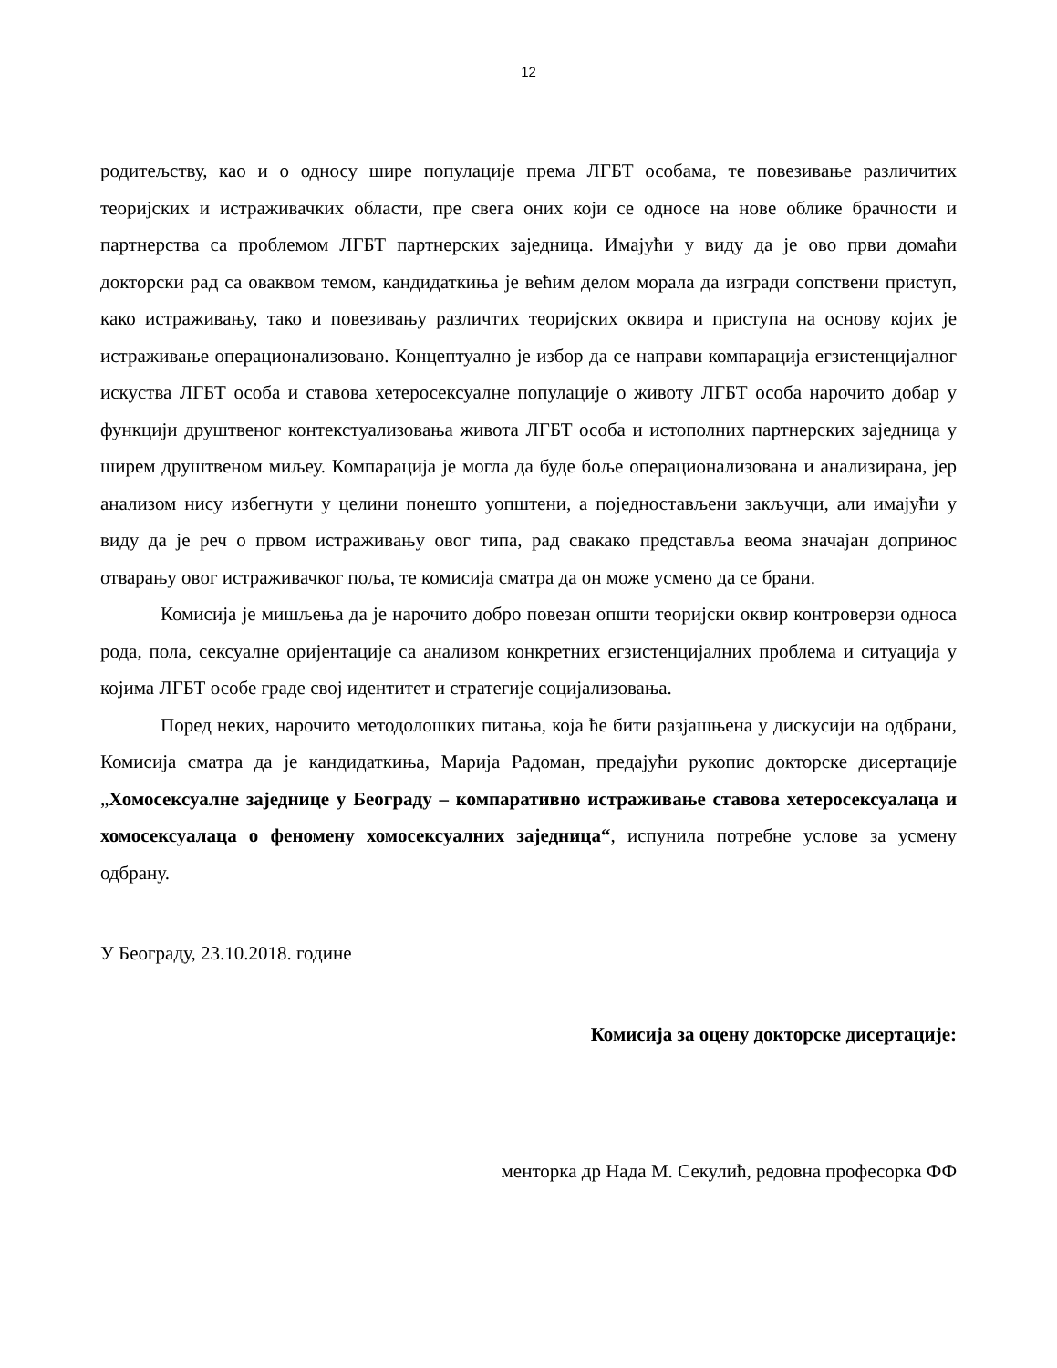12
родитељству, као и о односу шире популације према ЛГБТ особама, те повезивање различитих теоријских и истраживачких области, пре свега оних који се односе на нове облике брачности и партнерства са проблемом ЛГБТ партнерских заједница. Имајући у виду да је ово први домаћи докторски рад са оваквом темом, кандидаткиња је већим делом морала да изгради сопствени приступ, како истраживању, тако и повезивању различтих теоријских оквира и приступа на основу којих је истраживање операционализовано. Концептуално је избор да се направи компарација егзистенцијалног искуства ЛГБТ особа и ставова хетеросексуалне популације о животу ЛГБТ особа нарочито добар у функцији друштвеног контекстуализовања живота ЛГБТ особа и истополних партнерских заједница у ширем друштвеном миљеу. Компарација је могла да буде боље операционализована и анализирана, јер анализом нису избегнути у целини понешто уопштени, а поједностављени закључци, али имајући у виду да је реч о првом истраживању овог типа, рад свакако представља веома значајан допринос отварању овог истраживачког поља, те комисија сматра да он може усмено да се брани.
Комисија је мишљења да је нарочито добро повезан општи теоријски оквир контроверзи односа рода, пола, сексуалне оријентације са анализом конкретних егзистенцијалних проблема и ситуација у којима ЛГБТ особе граде свој идентитет и стратегије социјализовања.
Поред неких, нарочито методолошких питања, која ће бити разјашњена у дискусији на одбрани, Комисија сматра да је кандидаткиња, Марија Радоман, предајући рукопис докторске дисертације „Хомосексуалне заједнице у Београду – компаративно истраживање ставова хетеросексуалаца и хомосексуалаца о феномену хомосексуалних заједница“, испунила потребне услове за усмену одбрану.
У Београду, 23.10.2018. године
Комисија за оцену докторске дисертације:
менторка др Нада М. Секулић, редовна професорка ФФ